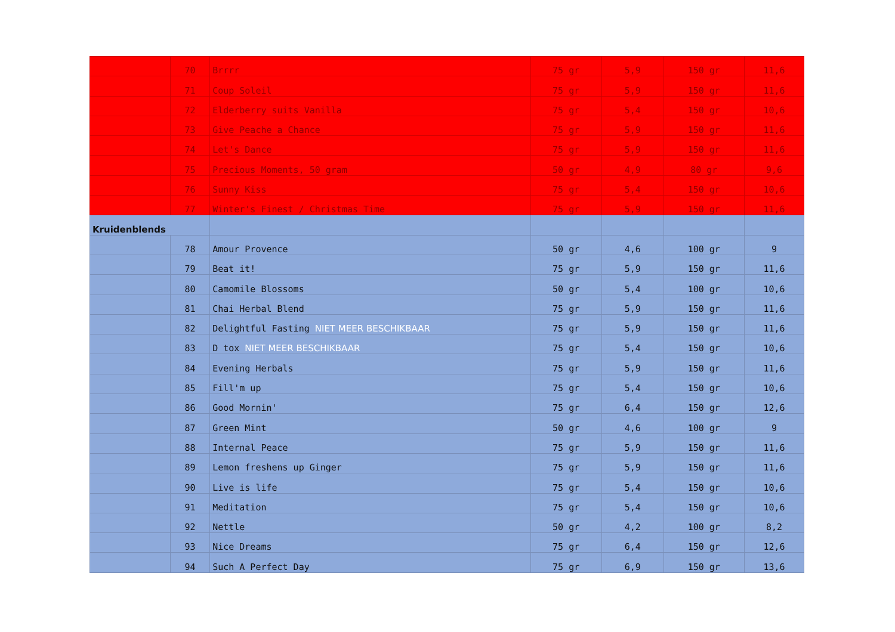| | 70 | Brrrr | 75 gr | 5,9 | 150 gr | 11,6 |
| | 71 | Coup Soleil | 75 gr | 5,9 | 150 gr | 11,6 |
| | 72 | Elderberry suits Vanilla | 75 gr | 5,4 | 150 gr | 10,6 |
| | 73 | Give Peache a Chance | 75 gr | 5,9 | 150 gr | 11,6 |
| | 74 | Let's Dance | 75 gr | 5,9 | 150 gr | 11,6 |
| | 75 | Precious Moments, 50 gram | 50 gr | 4,9 | 80 gr | 9,6 |
| | 76 | Sunny Kiss | 75 gr | 5,4 | 150 gr | 10,6 |
| | 77 | Winter's Finest / Christmas Time | 75 gr | 5,9 | 150 gr | 11,6 |
| Kruidenblends | | | | | | |
| | 78 | Amour Provence | 50 gr | 4,6 | 100 gr | 9 |
| | 79 | Beat it! | 75 gr | 5,9 | 150 gr | 11,6 |
| | 80 | Camomile Blossoms | 50 gr | 5,4 | 100 gr | 10,6 |
| | 81 | Chai Herbal Blend | 75 gr | 5,9 | 150 gr | 11,6 |
| | 82 | Delightful Fasting NIET MEER BESCHIKBAAR | 75 gr | 5,9 | 150 gr | 11,6 |
| | 83 | D tox NIET MEER BESCHIKBAAR | 75 gr | 5,4 | 150 gr | 10,6 |
| | 84 | Evening Herbals | 75 gr | 5,9 | 150 gr | 11,6 |
| | 85 | Fill'm up | 75 gr | 5,4 | 150 gr | 10,6 |
| | 86 | Good Mornin' | 75 gr | 6,4 | 150 gr | 12,6 |
| | 87 | Green Mint | 50 gr | 4,6 | 100 gr | 9 |
| | 88 | Internal Peace | 75 gr | 5,9 | 150 gr | 11,6 |
| | 89 | Lemon freshens up Ginger | 75 gr | 5,9 | 150 gr | 11,6 |
| | 90 | Live is life | 75 gr | 5,4 | 150 gr | 10,6 |
| | 91 | Meditation | 75 gr | 5,4 | 150 gr | 10,6 |
| | 92 | Nettle | 50 gr | 4,2 | 100 gr | 8,2 |
| | 93 | Nice Dreams | 75 gr | 6,4 | 150 gr | 12,6 |
| | 94 | Such A Perfect Day | 75 gr | 6,9 | 150 gr | 13,6 |